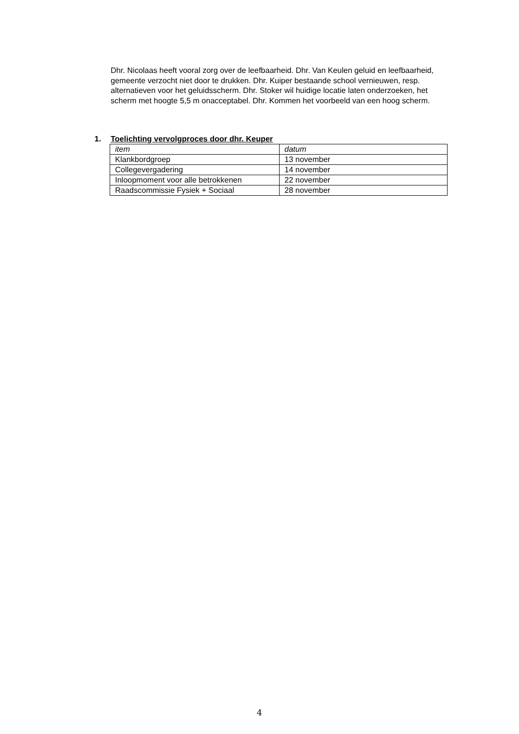Dhr. Nicolaas heeft vooral zorg over de leefbaarheid. Dhr. Van Keulen geluid en leefbaarheid, gemeente verzocht niet door te drukken. Dhr. Kuiper bestaande school vernieuwen, resp. alternatieven voor het geluidsscherm. Dhr. Stoker wil huidige locatie laten onderzoeken, het scherm met hoogte 5,5 m onacceptabel. Dhr. Kommen het voorbeeld van een hoog scherm.
1. Toelichting vervolgproces door dhr. Keuper
| item | datum |
| --- | --- |
| Klankbordgroep | 13 november |
| Collegevergadering | 14 november |
| Inloopmoment voor alle betrokkenen | 22 november |
| Raadscommissie Fysiek + Sociaal | 28 november |
4